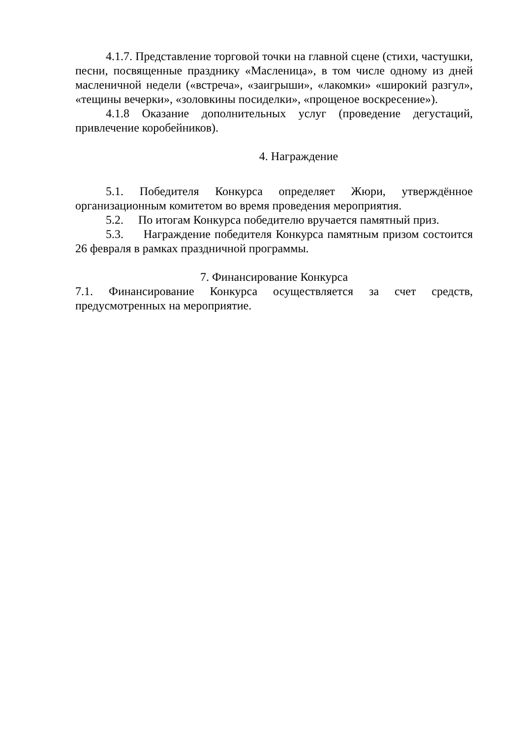4.1.7. Представление торговой точки на главной сцене (стихи, частушки, песни, посвященные празднику «Масленица», в том числе одному из дней масленичной недели («встреча», «заигрыши», «лакомки» «широкий разгул», «тещины вечерки», «золовкины посиделки», «прощеное воскресение»).
4.1.8 Оказание дополнительных услуг (проведение дегустаций, привлечение коробейников).
4. Награждение
5.1. Победителя Конкурса определяет Жюри, утверждённое организационным комитетом во время проведения мероприятия.
5.2. По итогам Конкурса победителю вручается памятный приз.
5.3. Награждение победителя Конкурса памятным призом состоится 26 февраля в рамках праздничной программы.
7. Финансирование Конкурса
7.1. Финансирование Конкурса осуществляется за счет средств, предусмотренных на мероприятие.